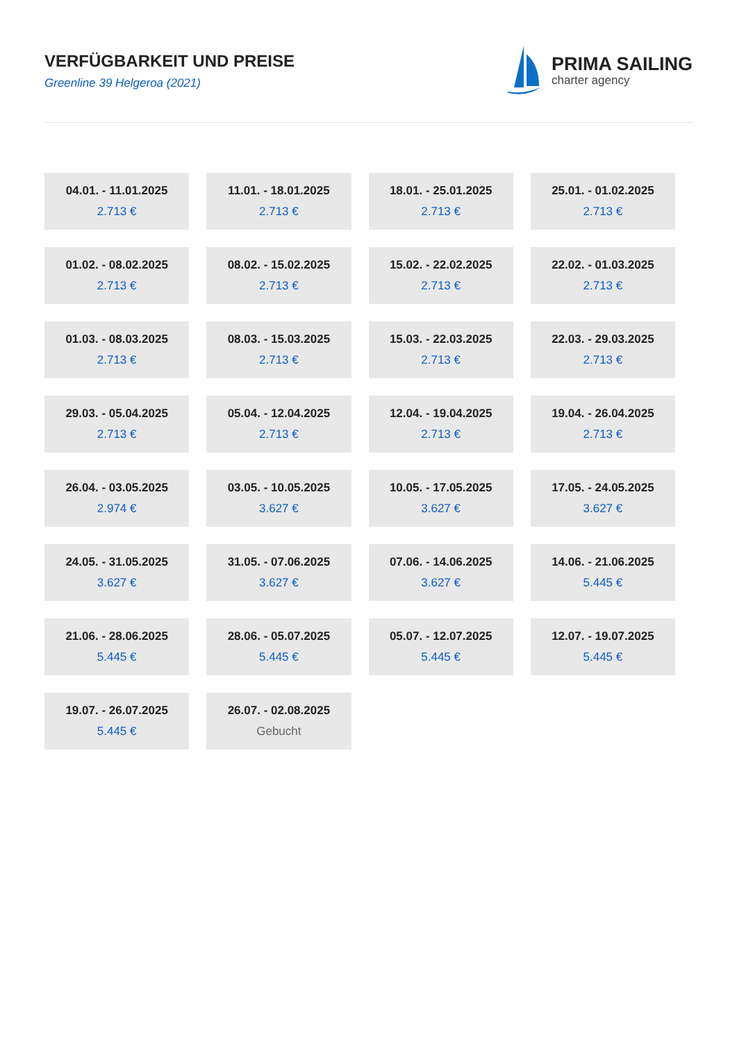VERFÜGBARKEIT UND PREISE
Greenline 39 Helgeroa (2021)
PRIMA SAILING
charter agency
| 04.01. - 11.01.2025 2.713 € | 11.01. - 18.01.2025 2.713 € | 18.01. - 25.01.2025 2.713 € | 25.01. - 01.02.2025 2.713 € |
| 01.02. - 08.02.2025 2.713 € | 08.02. - 15.02.2025 2.713 € | 15.02. - 22.02.2025 2.713 € | 22.02. - 01.03.2025 2.713 € |
| 01.03. - 08.03.2025 2.713 € | 08.03. - 15.03.2025 2.713 € | 15.03. - 22.03.2025 2.713 € | 22.03. - 29.03.2025 2.713 € |
| 29.03. - 05.04.2025 2.713 € | 05.04. - 12.04.2025 2.713 € | 12.04. - 19.04.2025 2.713 € | 19.04. - 26.04.2025 2.713 € |
| 26.04. - 03.05.2025 2.974 € | 03.05. - 10.05.2025 3.627 € | 10.05. - 17.05.2025 3.627 € | 17.05. - 24.05.2025 3.627 € |
| 24.05. - 31.05.2025 3.627 € | 31.05. - 07.06.2025 3.627 € | 07.06. - 14.06.2025 3.627 € | 14.06. - 21.06.2025 5.445 € |
| 21.06. - 28.06.2025 5.445 € | 28.06. - 05.07.2025 5.445 € | 05.07. - 12.07.2025 5.445 € | 12.07. - 19.07.2025 5.445 € |
| 19.07. - 26.07.2025 5.445 € | 26.07. - 02.08.2025 Gebucht | | |